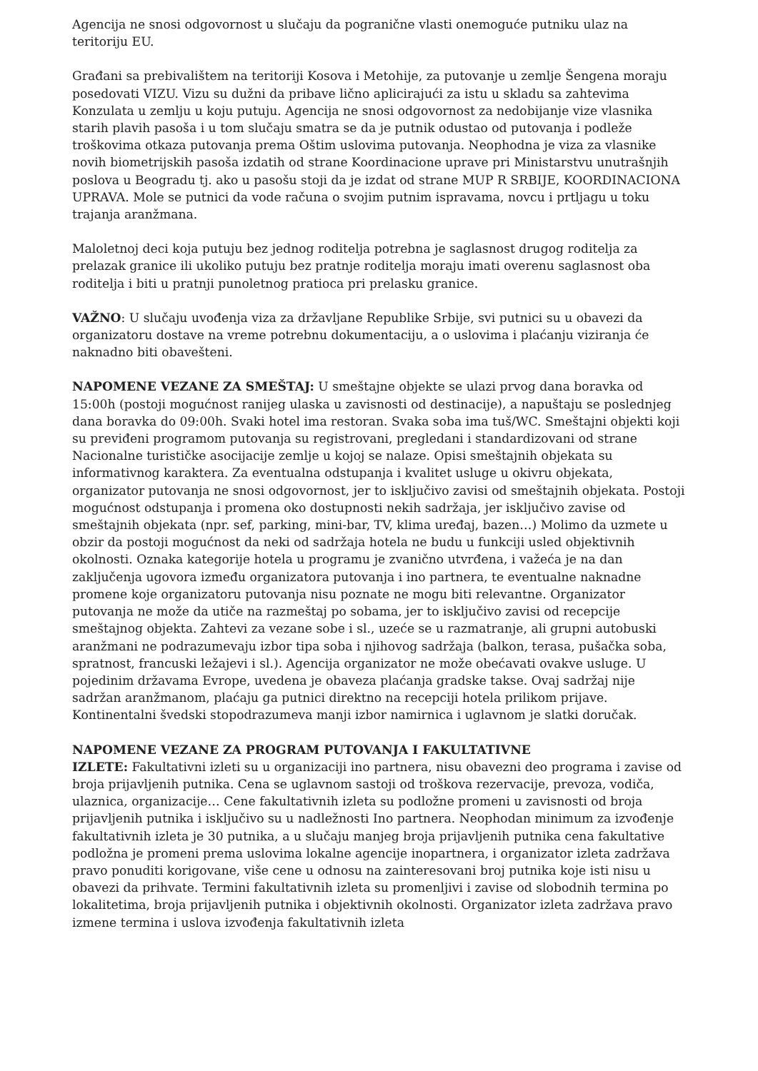Agencija ne snosi odgovornost u slučaju da pogranične vlasti onemoguće putniku ulaz na teritoriju EU.
Građani sa prebivalištem na teritoriji Kosova i Metohije, za putovanje u zemlje Šengena moraju posedovati VIZU. Vizu su dužni da pribave lično aplicirajući za istu u skladu sa zahtevima Konzulata u zemlju u koju putuju. Agencija ne snosi odgovornost za nedobijanje vize vlasnika starih plavih pasoša i u tom slučaju smatra se da je putnik odustao od putovanja i podleže troškovima otkaza putovanja prema Oštim uslovima putovanja. Neophodna je viza za vlasnike novih biometrijskih pasoša izdatih od strane Koordinacione uprave pri Ministarstvu unutrašnjih poslova u Beogradu tj. ako u pasošu stoji da je izdat od strane MUP R SRBIJE, KOORDINACIONA UPRAVA. Mole se putnici da vode računa o svojim putnim ispravama, novcu i prtljagu u toku trajanja aranžmana.
Maloletnoj deci koja putuju bez jednog roditelja potrebna je saglasnost drugog roditelja za prelazak granice ili ukoliko putuju bez pratnje roditelja moraju imati overenu saglasnost oba roditelja i biti u pratnji punoletnog pratioca pri prelasku granice.
VAŽNO: U slučaju uvođenja viza za državljane Republike Srbije, svi putnici su u obavezi da organizatoru dostave na vreme potrebnu dokumentaciju, a o uslovima i plaćanju viziranja će naknadno biti obavešteni.
NAPOMENE VEZANE ZA SMEŠTAJ: U smeštajne objekte se ulazi prvog dana boravka od 15:00h (postoji mogućnost ranijeg ulaska u zavisnosti od destinacije), a napuštaju se poslednjeg dana boravka do 09:00h. Svaki hotel ima restoran. Svaka soba ima tuš/WC. Smeštajni objekti koji su previđeni programom putovanja su registrovani, pregledani i standardizovani od strane Nacionalne turističke asocijacije zemlje u kojoj se nalaze. Opisi smeštajnih objekata su informativnog karaktera. Za eventualna odstupanja i kvalitet usluge u okivru objekata, organizator putovanja ne snosi odgovornost, jer to isključivo zavisi od smeštajnih objekata. Postoji mogućnost odstupanja i promena oko dostupnosti nekih sadržaja, jer isključivo zavise od smeštajnih objekata (npr. sef, parking, mini-bar, TV, klima uređaj, bazen…) Molimo da uzmete u obzir da postoji mogućnost da neki od sadržaja hotela ne budu u funkciji usled objektivnih okolnosti. Oznaka kategorije hotela u programu je zvanično utvrđena, i važeća je na dan zaključenja ugovora između organizatora putovanja i ino partnera, te eventualne naknadne promene koje organizatoru putovanja nisu poznate ne mogu biti relevantne. Organizator putovanja ne može da utiče na razmeštaj po sobama, jer to isključivo zavisi od recepcije smeštajnog objekta. Zahtevi za vezane sobe i sl., uzeće se u razmatranje, ali grupni autobuski aranžmani ne podrazumevaju izbor tipa soba i njihovog sadržaja (balkon, terasa, pušačka soba, spratnost, francuski ležajevi i sl.). Agencija organizator ne može obećavati ovakve usluge. U pojedinim državama Evrope, uvedena je obaveza plaćanja gradske takse. Ovaj sadržaj nije sadržan aranžmanom, plaćaju ga putnici direktno na recepciji hotela prilikom prijave. Kontinentalni švedski stopodrazumeva manji izbor namirnica i uglavnom je slatki doručak.
NAPOMENE VEZANE ZA PROGRAM PUTOVANJA I FAKULTATIVNE
IZLETE: Fakultativni izleti su u organizaciji ino partnera, nisu obavezni deo programa i zavise od broja prijavljenih putnika. Cena se uglavnom sastoji od troškova rezervacije, prevoza, vodiča, ulaznica, organizacije… Cene fakultativnih izleta su podložne promeni u zavisnosti od broja prijavljenih putnika i isključivo su u nadležnosti Ino partnera. Neophodan minimum za izvođenje fakultativnih izleta je 30 putnika, a u slučaju manjeg broja prijavljenih putnika cena fakultative podložna je promeni prema uslovima lokalne agencije inopartnera, i organizator izleta zadržava pravo ponuditi korigovane, više cene u odnosu na zainteresovani broj putnika koje isti nisu u obavezi da prihvate. Termini fakultativnih izleta su promenljivi i zavise od slobodnih termina po lokalitetima, broja prijavljenih putnika i objektivnih okolnosti. Organizator izleta zadržava pravo izmene termina i uslova izvođenja fakultativnih izleta